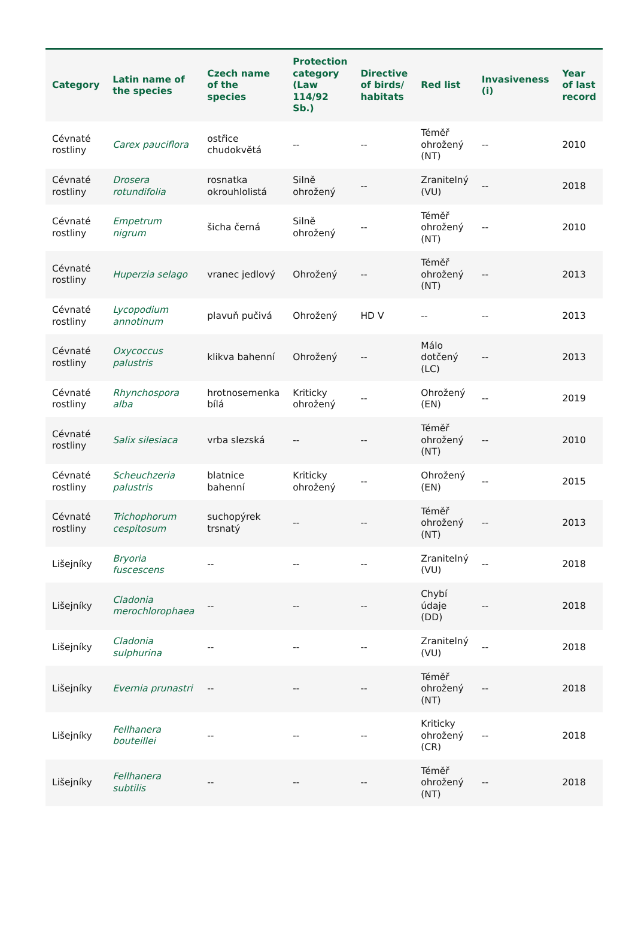| Category | Latin name of the species | Czech name of the species | Protection category (Law 114/92 Sb.) | Directive of birds/ habitats | Red list | Invasiveness (i) | Year of last record |
| --- | --- | --- | --- | --- | --- | --- | --- |
| Cévnaté rostliny | Carex pauciflora | ostřice chudokvětá | -- | -- | Téměř ohrožený (NT) | -- | 2010 |
| Cévnaté rostliny | Drosera rotundifolia | rosnatka okrouhlolistá | Silně ohrožený | -- | Zranitelný (VU) | -- | 2018 |
| Cévnaté rostliny | Empetrum nigrum | šicha černá | Silně ohrožený | -- | Téměř ohrožený (NT) | -- | 2010 |
| Cévnaté rostliny | Huperzia selago | vranec jedlový | Ohrožený | -- | Téměř ohrožený (NT) | -- | 2013 |
| Cévnaté rostliny | Lycopodium annotinum | plavuň pučivá | Ohrožený | HD V | -- | -- | 2013 |
| Cévnaté rostliny | Oxycoccus palustris | klikva bahenní | Ohrožený | -- | Málo dotčený (LC) | -- | 2013 |
| Cévnaté rostliny | Rhynchospora alba | hrotnosemenka bílá | Kriticky ohrožený | -- | Ohrožený (EN) | -- | 2019 |
| Cévnaté rostliny | Salix silesiaca | vrba slezská | -- | -- | Téměř ohrožený (NT) | -- | 2010 |
| Cévnaté rostliny | Scheuchzeria palustris | blatnice bahenní | Kriticky ohrožený | -- | Ohrožený (EN) | -- | 2015 |
| Cévnaté rostliny | Trichophorum cespitosum | suchopýrek trsnatý | -- | -- | Téměř ohrožený (NT) | -- | 2013 |
| Lišejníky | Bryoria fuscescens | -- | -- | -- | Zranitelný (VU) | -- | 2018 |
| Lišejníky | Cladonia merochlorophaea | -- | -- | -- | Chybí údaje (DD) | -- | 2018 |
| Lišejníky | Cladonia sulphurina | -- | -- | -- | Zranitelný (VU) | -- | 2018 |
| Lišejníky | Evernia prunastri | -- | -- | -- | Téměř ohrožený (NT) | -- | 2018 |
| Lišejníky | Fellhanera bouteillei | -- | -- | -- | Kriticky ohrožený (CR) | -- | 2018 |
| Lišejníky | Fellhanera subtilis | -- | -- | -- | Téměř ohrožený (NT) | -- | 2018 |